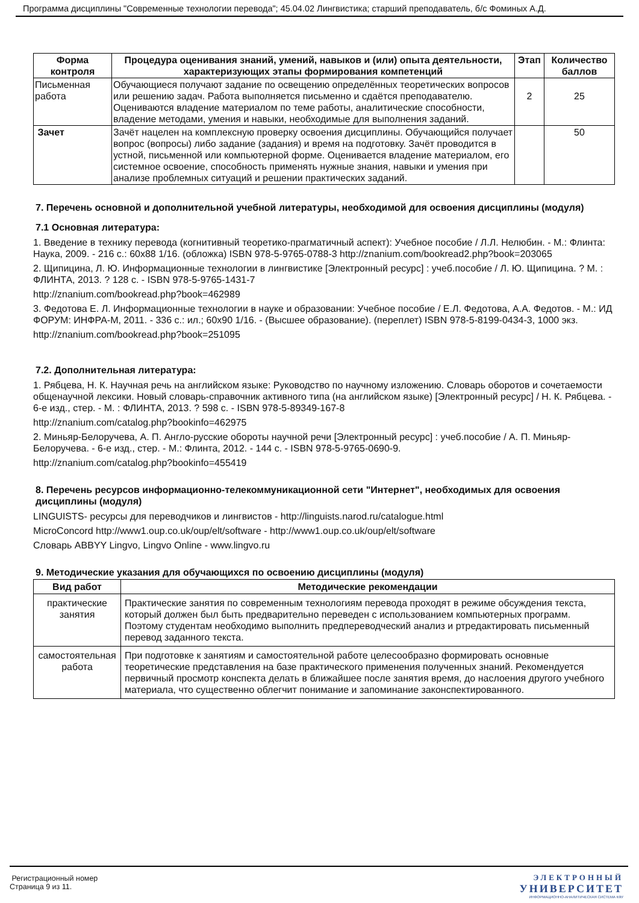Программа дисциплины "Современные технологии перевода"; 45.04.02 Лингвистика; старший преподаватель, б/с Фоминых А.Д.
| Форма контроля | Процедура оценивания знаний, умений, навыков и (или) опыта деятельности, характеризующих этапы формирования компетенций | Этап | Количество баллов |
| --- | --- | --- | --- |
| Письменная работа | Обучающиеся получают задание по освещению определённых теоретических вопросов или решению задач. Работа выполняется письменно и сдаётся преподавателю. Оцениваются владение материалом по теме работы, аналитические способности, владение методами, умения и навыки, необходимые для выполнения заданий. | 2 | 25 |
| Зачет | Зачёт нацелен на комплексную проверку освоения дисциплины. Обучающийся получает вопрос (вопросы) либо задание (задания) и время на подготовку. Зачёт проводится в устной, письменной или компьютерной форме. Оценивается владение материалом, его системное освоение, способность применять нужные знания, навыки и умения при анализе проблемных ситуаций и решении практических заданий. | | 50 |
7. Перечень основной и дополнительной учебной литературы, необходимой для освоения дисциплины (модуля)
7.1 Основная литература:
1. Введение в технику перевода (когнитивный теоретико-прагматичный аспект): Учебное пособие / Л.Л. Нелюбин. - М.: Флинта: Наука, 2009. - 216 с.: 60x88 1/16. (обложка) ISBN 978-5-9765-0788-3 http://znanium.com/bookread2.php?book=203065
2. Щипицина, Л. Ю. Информационные технологии в лингвистике [Электронный ресурс] : учеб.пособие / Л. Ю. Щипицина. ? М. : ФЛИНТА, 2013. ? 128 с. - ISBN 978-5-9765-1431-7
http://znanium.com/bookread.php?book=462989
3. Федотова Е. Л. Информационные технологии в науке и образовании: Учебное пособие / Е.Л. Федотова, А.А. Федотов. - М.: ИД ФОРУМ: ИНФРА-М, 2011. - 336 с.: ил.; 60x90 1/16. - (Высшее образование). (переплет) ISBN 978-5-8199-0434-3, 1000 экз.
http://znanium.com/bookread.php?book=251095
7.2. Дополнительная литература:
1. Рябцева, Н. К. Научная речь на английском языке: Руководство по научному изложению. Словарь оборотов и сочетаемости общенаучной лексики. Новый словарь-справочник активного типа (на английском языке) [Электронный ресурс] / Н. К. Рябцева. - 6-е изд., стер. - М. : ФЛИНТА, 2013. ? 598 с. - ISBN 978-5-89349-167-8
http://znanium.com/catalog.php?bookinfo=462975
2. Миньяр-Белоручева, А. П. Англо-русские обороты научной речи [Электронный ресурс] : учеб.пособие / А. П. Миньяр-Белоручева. - 6-е изд., стер. - М.: Флинта, 2012. - 144 с. - ISBN 978-5-9765-0690-9.
http://znanium.com/catalog.php?bookinfo=455419
8. Перечень ресурсов информационно-телекоммуникационной сети "Интернет", необходимых для освоения дисциплины (модуля)
LINGUISTS- ресурсы для переводчиков и лингвистов - http://linguists.narod.ru/catalogue.html
MicroConcord http://www1.oup.co.uk/oup/elt/software - http://www1.oup.co.uk/oup/elt/software
Словарь ABBYY Lingvo, Lingvo Online - www.lingvo.ru
9. Методические указания для обучающихся по освоению дисциплины (модуля)
| Вид работ | Методические рекомендации |
| --- | --- |
| практические занятия | Практические занятия по современным технологиям перевода проходят в режиме обсуждения текста, который должен был быть предварительно переведен с использованием компьютерных программ. Поэтому студентам необходимо выполнить предпереводческий анализ и ртредактировать письменный перевод заданного текста. |
| самостоятельная работа | При подготовке к занятиям и самостоятельной работе целесообразно формировать основные теоретические представления на базе практического применения полученных знаний. Рекомендуется первичный просмотр конспекта делать в ближайшее после занятия время, до наслоения другого учебного материала, что существенно облегчит понимание и запоминание законспектированного. |
Регистрационный номер
Страница 9 из 11.
ЭЛЕКТРОННЫЙ
УНИВЕРСИТЕТ
ИНФОРМАЦИОННО-АНАЛИТИЧЕСКАЯ СИСТЕМА КФУ